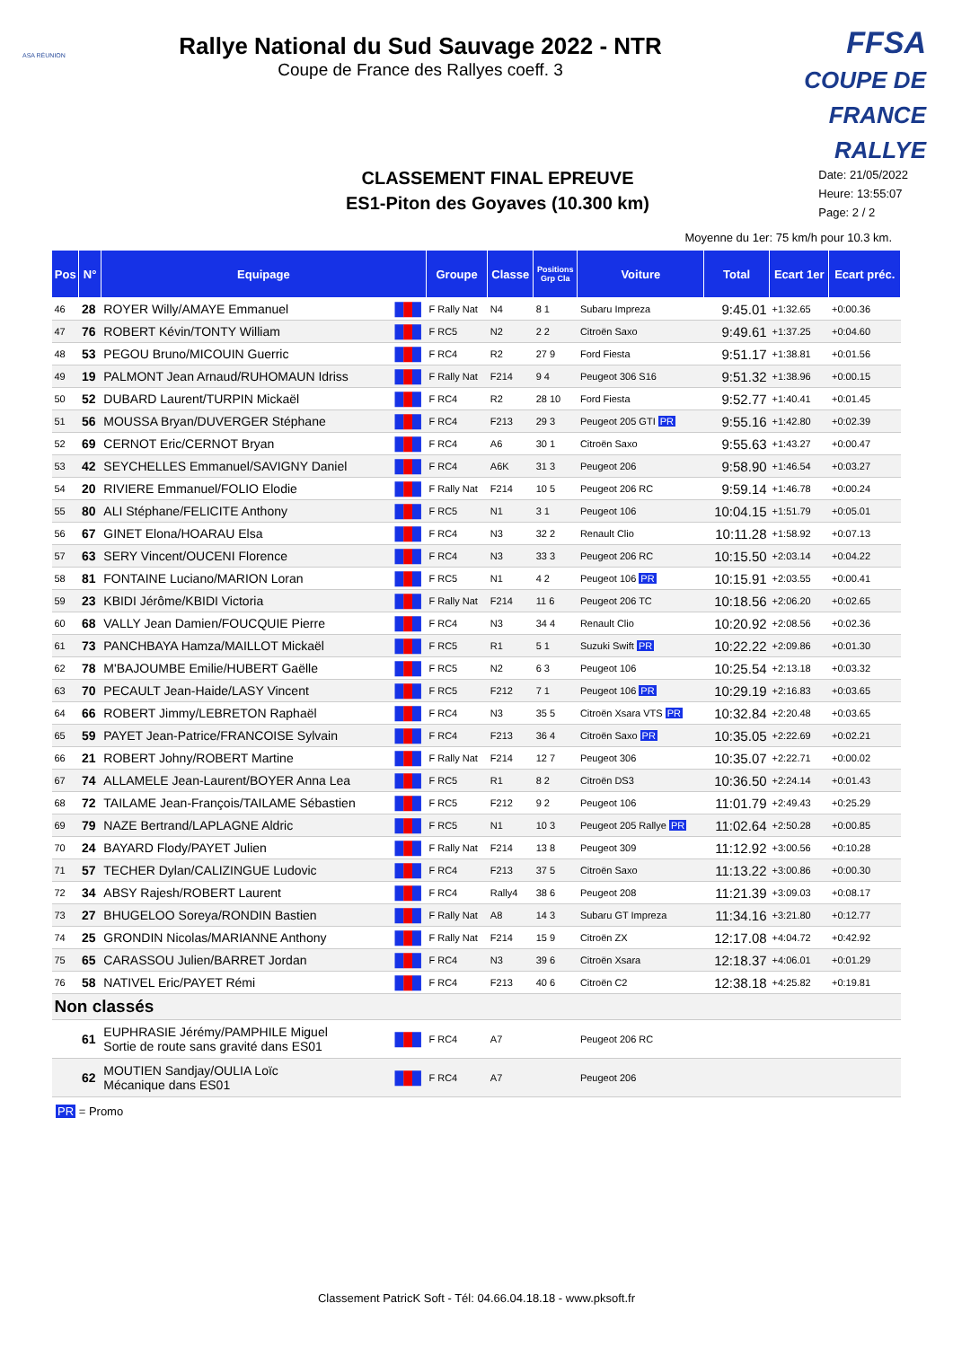ASA RÉUNION
Rallye National du Sud Sauvage 2022 - NTR
Coupe de France des Rallyes coeff. 3
FFSA
COUPE DE FRANCE RALLYE
CLASSEMENT FINAL EPREUVE
ES1-Piton des Goyaves (10.300 km)
Date: 21/05/2022
Heure: 13:55:07
Page: 2 / 2
Moyenne du 1er: 75 km/h pour 10.3 km.
| Pos | N° | Equipage | | Groupe | Classe | Positions Grp Cla | Voiture | Total | Ecart 1er | Ecart préc. |
| --- | --- | --- | --- | --- | --- | --- | --- | --- | --- | --- |
| 46 | 28 | ROYER Willy/AMAYE Emmanuel | █ █ █ | F Rally Nat | N4 | 8 1 | Subaru Impreza | 9:45.01 | +1:32.65 | +0:00.36 |
| 47 | 76 | ROBERT Kévin/TONTY William | █ █ █ | F RC5 | N2 | 2 2 | Citroën Saxo | 9:49.61 | +1:37.25 | +0:04.60 |
| 48 | 53 | PEGOU Bruno/MICOUIN Guerric | █ █ █ | F RC4 | R2 | 27 9 | Ford Fiesta | 9:51.17 | +1:38.81 | +0:01.56 |
| 49 | 19 | PALMONT Jean Arnaud/RUHOMAUN Idriss | █ █ █ | F Rally Nat | F214 | 9 4 | Peugeot 306 S16 | 9:51.32 | +1:38.96 | +0:00.15 |
| 50 | 52 | DUBARD Laurent/TURPIN Mickaël | █ █ █ | F RC4 | R2 | 28 10 | Ford Fiesta | 9:52.77 | +1:40.41 | +0:01.45 |
| 51 | 56 | MOUSSA Bryan/DUVERGER Stéphane | █ █ █ | F RC4 | F213 | 29 3 | Peugeot 205 GTI PR | 9:55.16 | +1:42.80 | +0:02.39 |
| 52 | 69 | CERNOT Eric/CERNOT Bryan | █ █ █ | F RC4 | A6 | 30 1 | Citroën Saxo | 9:55.63 | +1:43.27 | +0:00.47 |
| 53 | 42 | SEYCHELLES Emmanuel/SAVIGNY Daniel | █ █ █ | F RC4 | A6K | 31 3 | Peugeot 206 | 9:58.90 | +1:46.54 | +0:03.27 |
| 54 | 20 | RIVIERE Emmanuel/FOLIO Elodie | █ █ █ | F Rally Nat | F214 | 10 5 | Peugeot 206 RC | 9:59.14 | +1:46.78 | +0:00.24 |
| 55 | 80 | ALI Stéphane/FELICITE Anthony | █ █ █ | F RC5 | N1 | 3 1 | Peugeot 106 | 10:04.15 | +1:51.79 | +0:05.01 |
| 56 | 67 | GINET Elona/HOARAU Elsa | █ █ █ | F RC4 | N3 | 32 2 | Renault Clio | 10:11.28 | +1:58.92 | +0:07.13 |
| 57 | 63 | SERY Vincent/OUCENI Florence | █ █ █ | F RC4 | N3 | 33 3 | Peugeot 206 RC | 10:15.50 | +2:03.14 | +0:04.22 |
| 58 | 81 | FONTAINE Luciano/MARION Loran | █ █ █ | F RC5 | N1 | 4 2 | Peugeot 106 PR | 10:15.91 | +2:03.55 | +0:00.41 |
| 59 | 23 | KBIDI Jérôme/KBIDI Victoria | █ █ █ | F Rally Nat | F214 | 11 6 | Peugeot 206 TC | 10:18.56 | +2:06.20 | +0:02.65 |
| 60 | 68 | VALLY Jean Damien/FOUCQUIE Pierre | █ █ █ | F RC4 | N3 | 34 4 | Renault Clio | 10:20.92 | +2:08.56 | +0:02.36 |
| 61 | 73 | PANCHBAYA Hamza/MAILLOT Mickaël | █ █ █ | F RC5 | R1 | 5 1 | Suzuki Swift PR | 10:22.22 | +2:09.86 | +0:01.30 |
| 62 | 78 | M'BAJOUMBE Emilie/HUBERT Gaëlle | █ █ █ | F RC5 | N2 | 6 3 | Peugeot 106 | 10:25.54 | +2:13.18 | +0:03.32 |
| 63 | 70 | PECAULT Jean-Haide/LASY Vincent | █ █ █ | F RC5 | F212 | 7 1 | Peugeot 106 PR | 10:29.19 | +2:16.83 | +0:03.65 |
| 64 | 66 | ROBERT Jimmy/LEBRETON Raphaël | █ █ █ | F RC4 | N3 | 35 5 | Citroën Xsara VTS PR | 10:32.84 | +2:20.48 | +0:03.65 |
| 65 | 59 | PAYET Jean-Patrice/FRANCOISE Sylvain | █ █ █ | F RC4 | F213 | 36 4 | Citroën Saxo PR | 10:35.05 | +2:22.69 | +0:02.21 |
| 66 | 21 | ROBERT Johny/ROBERT Martine | █ █ █ | F Rally Nat | F214 | 12 7 | Peugeot 306 | 10:35.07 | +2:22.71 | +0:00.02 |
| 67 | 74 | ALLAMELE Jean-Laurent/BOYER Anna Lea | █ █ █ | F RC5 | R1 | 8 2 | Citroën DS3 | 10:36.50 | +2:24.14 | +0:01.43 |
| 68 | 72 | TAILAME Jean-François/TAILAME Sébastien | █ █ █ | F RC5 | F212 | 9 2 | Peugeot 106 | 11:01.79 | +2:49.43 | +0:25.29 |
| 69 | 79 | NAZE Bertrand/LAPLAGNE Aldric | █ █ █ | F RC5 | N1 | 10 3 | Peugeot 205 Rallye PR | 11:02.64 | +2:50.28 | +0:00.85 |
| 70 | 24 | BAYARD Flody/PAYET Julien | █ █ █ | F Rally Nat | F214 | 13 8 | Peugeot 309 | 11:12.92 | +3:00.56 | +0:10.28 |
| 71 | 57 | TECHER Dylan/CALIZINGUE Ludovic | █ █ █ | F RC4 | F213 | 37 5 | Citroën Saxo | 11:13.22 | +3:00.86 | +0:00.30 |
| 72 | 34 | ABSY Rajesh/ROBERT Laurent | █ █ █ | F RC4 | Rally4 | 38 6 | Peugeot 208 | 11:21.39 | +3:09.03 | +0:08.17 |
| 73 | 27 | BHUGELOO Soreya/RONDIN Bastien | █ █ █ | F Rally Nat | A8 | 14 3 | Subaru GT Impreza | 11:34.16 | +3:21.80 | +0:12.77 |
| 74 | 25 | GRONDIN Nicolas/MARIANNE Anthony | █ █ █ | F Rally Nat | F214 | 15 9 | Citroën ZX | 12:17.08 | +4:04.72 | +0:42.92 |
| 75 | 65 | CARASSOU Julien/BARRET Jordan | █ █ █ | F RC4 | N3 | 39 6 | Citroën Xsara | 12:18.37 | +4:06.01 | +0:01.29 |
| 76 | 58 | NATIVEL Eric/PAYET Rémi | █ █ █ | F RC4 | F213 | 40 6 | Citroën C2 | 12:38.18 | +4:25.82 | +0:19.81 |
| Non classés | | | | | | | | | | |
| | 61 | EUPHRASIE Jérémy/PAMPHILE Miguel Sortie de route sans gravité dans ES01 | █ █ █ | F RC4 | A7 | | Peugeot 206 RC | | | |
| | 62 | MOUTIEN Sandjay/OULIA Loïc Mécanique dans ES01 | █ █ █ | F RC4 | A7 | | Peugeot 206 | | | |
PR = Promo
Classement PatricK Soft - Tél: 04.66.04.18.18 - www.pksoft.fr